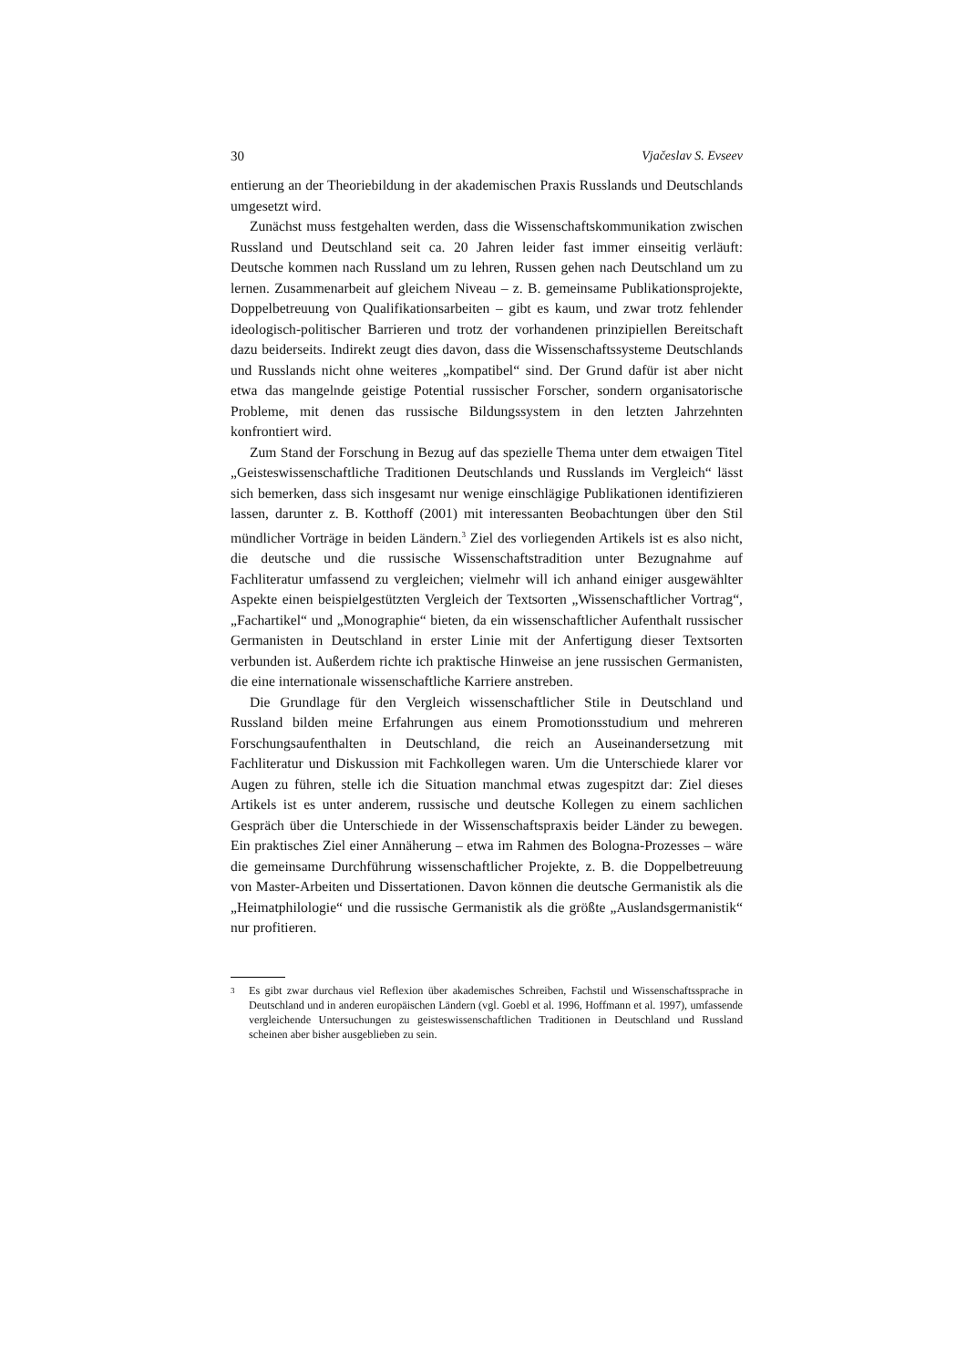30 Vjačeslav S. Evseev
entierung an der Theoriebildung in der akademischen Praxis Russlands und Deutschlands umgesetzt wird.
Zunächst muss festgehalten werden, dass die Wissenschaftskommunikation zwischen Russland und Deutschland seit ca. 20 Jahren leider fast immer einseitig verläuft: Deutsche kommen nach Russland um zu lehren, Russen gehen nach Deutschland um zu lernen. Zusammenarbeit auf gleichem Niveau – z. B. gemeinsame Publikationsprojekte, Doppelbetreuung von Qualifikationsarbeiten – gibt es kaum, und zwar trotz fehlender ideologisch-politischer Barrieren und trotz der vorhandenen prinzipiellen Bereitschaft dazu beiderseits. Indirekt zeugt dies davon, dass die Wissenschaftssysteme Deutschlands und Russlands nicht ohne weiteres „kompatibel“ sind. Der Grund dafür ist aber nicht etwa das mangelnde geistige Potential russischer Forscher, sondern organisatorische Probleme, mit denen das russische Bildungssystem in den letzten Jahrzehnten konfrontiert wird.
Zum Stand der Forschung in Bezug auf das spezielle Thema unter dem etwaigen Titel „Geisteswissenschaftliche Traditionen Deutschlands und Russlands im Vergleich“ lässt sich bemerken, dass sich insgesamt nur wenige einschlägige Publikationen identifizieren lassen, darunter z. B. Kotthoff (2001) mit interessanten Beobachtungen über den Stil mündlicher Vorträge in beiden Ländern.<sup>3</sup> Ziel des vorliegenden Artikels ist es also nicht, die deutsche und die russische Wissenschaftstradition unter Bezugnahme auf Fachliteratur umfassend zu vergleichen; vielmehr will ich anhand einiger ausgewählter Aspekte einen beispielgestützten Vergleich der Textsorten „Wissenschaftlicher Vortrag“, „Fachartikel“ und „Monographie“ bieten, da ein wissenschaftlicher Aufenthalt russischer Germanisten in Deutschland in erster Linie mit der Anfertigung dieser Textsorten verbunden ist. Außerdem richte ich praktische Hinweise an jene russischen Germanisten, die eine internationale wissenschaftliche Karriere anstreben.
Die Grundlage für den Vergleich wissenschaftlicher Stile in Deutschland und Russland bilden meine Erfahrungen aus einem Promotionsstudium und mehreren Forschungsaufenthalten in Deutschland, die reich an Auseinandersetzung mit Fachliteratur und Diskussion mit Fachkollegen waren. Um die Unterschiede klarer vor Augen zu führen, stelle ich die Situation manchmal etwas zugespitzt dar: Ziel dieses Artikels ist es unter anderem, russische und deutsche Kollegen zu einem sachlichen Gespräch über die Unterschiede in der Wissenschaftspraxis beider Länder zu bewegen. Ein praktisches Ziel einer Annäherung – etwa im Rahmen des Bologna-Prozesses – wäre die gemeinsame Durchführung wissenschaftlicher Projekte, z. B. die Doppelbetreuung von Master-Arbeiten und Dissertationen. Davon können die deutsche Germanistik als die „Heimatphilologie“ und die russische Germanistik als die größte „Auslandsgermanistik“ nur profitieren.
<sup>3</sup> Es gibt zwar durchaus viel Reflexion über akademisches Schreiben, Fachstil und Wissenschaftssprache in Deutschland und in anderen europäischen Ländern (vgl. Goebl et al. 1996, Hoffmann et al. 1997), umfassende vergleichende Untersuchungen zu geisteswissenschaftlichen Traditionen in Deutschland und Russland scheinen aber bisher ausgeblieben zu sein.